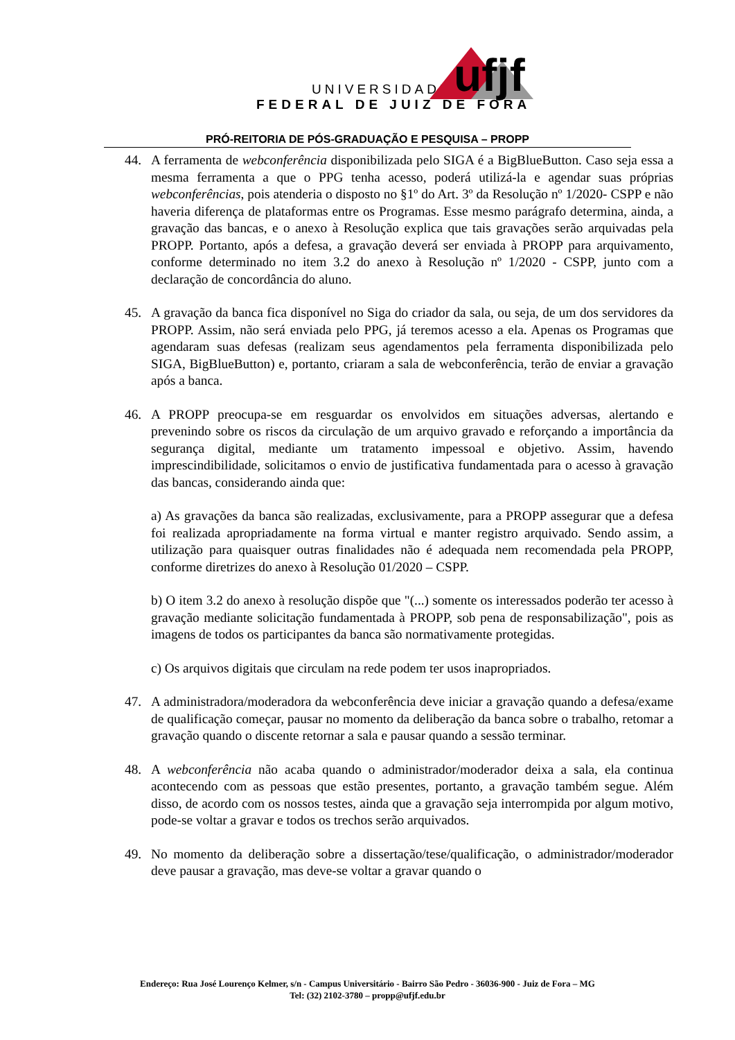ufjf
UNIVERSIDADE
FEDERAL DE JUIZ DE FORA
PRÓ-REITORIA DE PÓS-GRADUAÇÃO E PESQUISA – PROPP
44. A ferramenta de webconferência disponibilizada pelo SIGA é a BigBlueButton. Caso seja essa a mesma ferramenta a que o PPG tenha acesso, poderá utilizá-la e agendar suas próprias webconferências, pois atenderia o disposto no §1º do Art. 3º da Resolução nº 1/2020- CSPP e não haveria diferença de plataformas entre os Programas. Esse mesmo parágrafo determina, ainda, a gravação das bancas, e o anexo à Resolução explica que tais gravações serão arquivadas pela PROPP. Portanto, após a defesa, a gravação deverá ser enviada à PROPP para arquivamento, conforme determinado no item 3.2 do anexo à Resolução nº 1/2020 - CSPP, junto com a declaração de concordância do aluno.
45. A gravação da banca fica disponível no Siga do criador da sala, ou seja, de um dos servidores da PROPP. Assim, não será enviada pelo PPG, já teremos acesso a ela. Apenas os Programas que agendaram suas defesas (realizam seus agendamentos pela ferramenta disponibilizada pelo SIGA, BigBlueButton) e, portanto, criaram a sala de webconferência, terão de enviar a gravação após a banca.
46. A PROPP preocupa-se em resguardar os envolvidos em situações adversas, alertando e prevenindo sobre os riscos da circulação de um arquivo gravado e reforçando a importância da segurança digital, mediante um tratamento impessoal e objetivo. Assim, havendo imprescindibilidade, solicitamos o envio de justificativa fundamentada para o acesso à gravação das bancas, considerando ainda que:
a) As gravações da banca são realizadas, exclusivamente, para a PROPP assegurar que a defesa foi realizada apropriadamente na forma virtual e manter registro arquivado. Sendo assim, a utilização para quaisquer outras finalidades não é adequada nem recomendada pela PROPP, conforme diretrizes do anexo à Resolução 01/2020 – CSPP.
b) O item 3.2 do anexo à resolução dispõe que "(...) somente os interessados poderão ter acesso à gravação mediante solicitação fundamentada à PROPP, sob pena de responsabilização", pois as imagens de todos os participantes da banca são normativamente protegidas.
c) Os arquivos digitais que circulam na rede podem ter usos inapropriados.
47. A administradora/moderadora da webconferência deve iniciar a gravação quando a defesa/exame de qualificação começar, pausar no momento da deliberação da banca sobre o trabalho, retomar a gravação quando o discente retornar a sala e pausar quando a sessão terminar.
48. A webconferência não acaba quando o administrador/moderador deixa a sala, ela continua acontecendo com as pessoas que estão presentes, portanto, a gravação também segue. Além disso, de acordo com os nossos testes, ainda que a gravação seja interrompida por algum motivo, pode-se voltar a gravar e todos os trechos serão arquivados.
49. No momento da deliberação sobre a dissertação/tese/qualificação, o administrador/moderador deve pausar a gravação, mas deve-se voltar a gravar quando o
Endereço: Rua José Lourenço Kelmer, s/n - Campus Universitário - Bairro São Pedro - 36036-900 - Juiz de Fora – MG
Tel: (32) 2102-3780 – propp@ufjf.edu.br